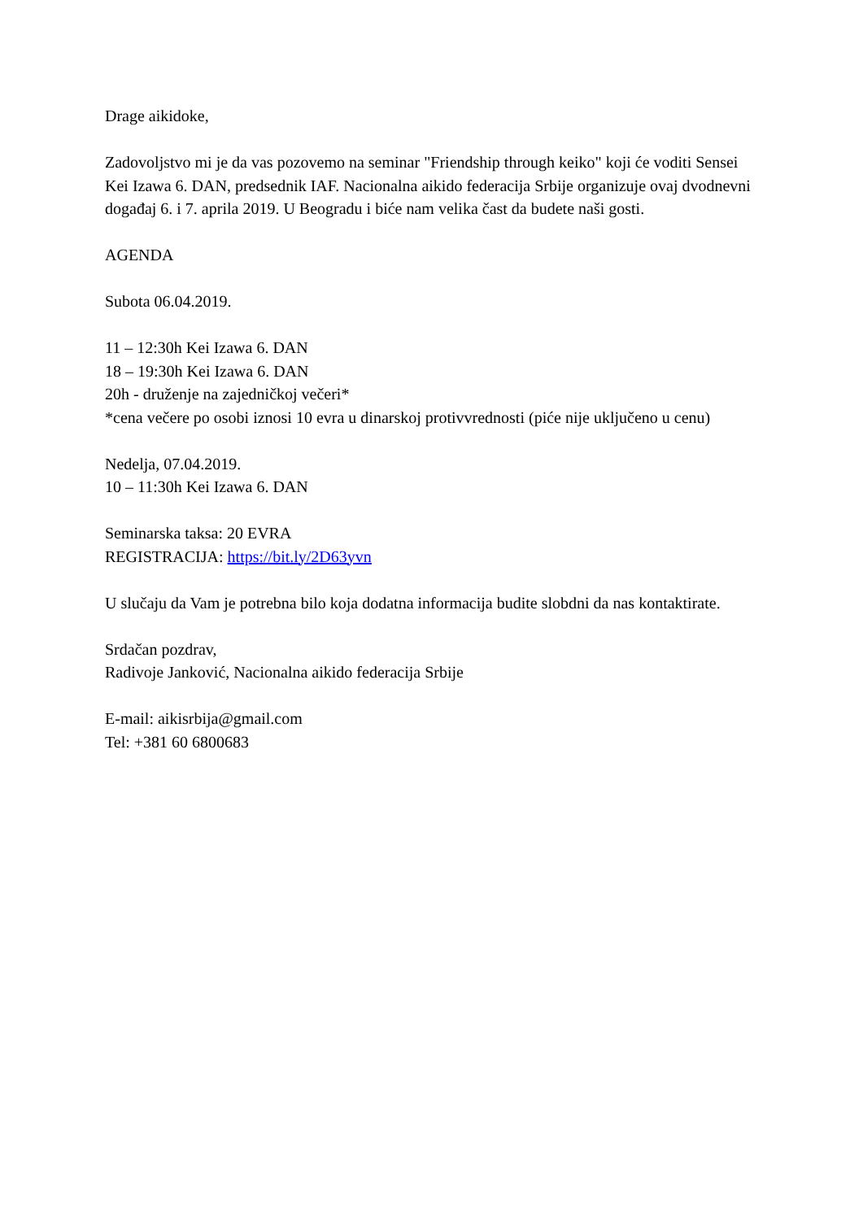Drage aikidoke,
Zadovoljstvo mi je da vas pozovemo na seminar "Friendship through keiko" koji će voditi Sensei Kei Izawa 6. DAN, predsednik IAF. Nacionalna aikido federacija Srbije organizuje ovaj dvodnevni događaj 6. i 7. aprila 2019. U Beogradu i biće nam velika čast da budete naši gosti.
AGENDA
Subota 06.04.2019.
11 – 12:30h Kei Izawa 6. DAN
18 – 19:30h Kei Izawa 6. DAN
20h - druženje na zajedničkoj večeri*
*cena večere po osobi iznosi 10 evra u dinarskoj protivvrednosti (piće nije uključeno u cenu)
Nedelja, 07.04.2019.
10 – 11:30h Kei Izawa 6. DAN
Seminarska taksa: 20 EVRA
REGISTRACIJA: https://bit.ly/2D63yvn
U slučaju da Vam je potrebna bilo koja dodatna informacija budite slobdni da nas kontaktirate.
Srdačan pozdrav,
Radivoje Janković, Nacionalna aikido federacija Srbije
E-mail: aikisrbija@gmail.com
Tel: +381 60 6800683